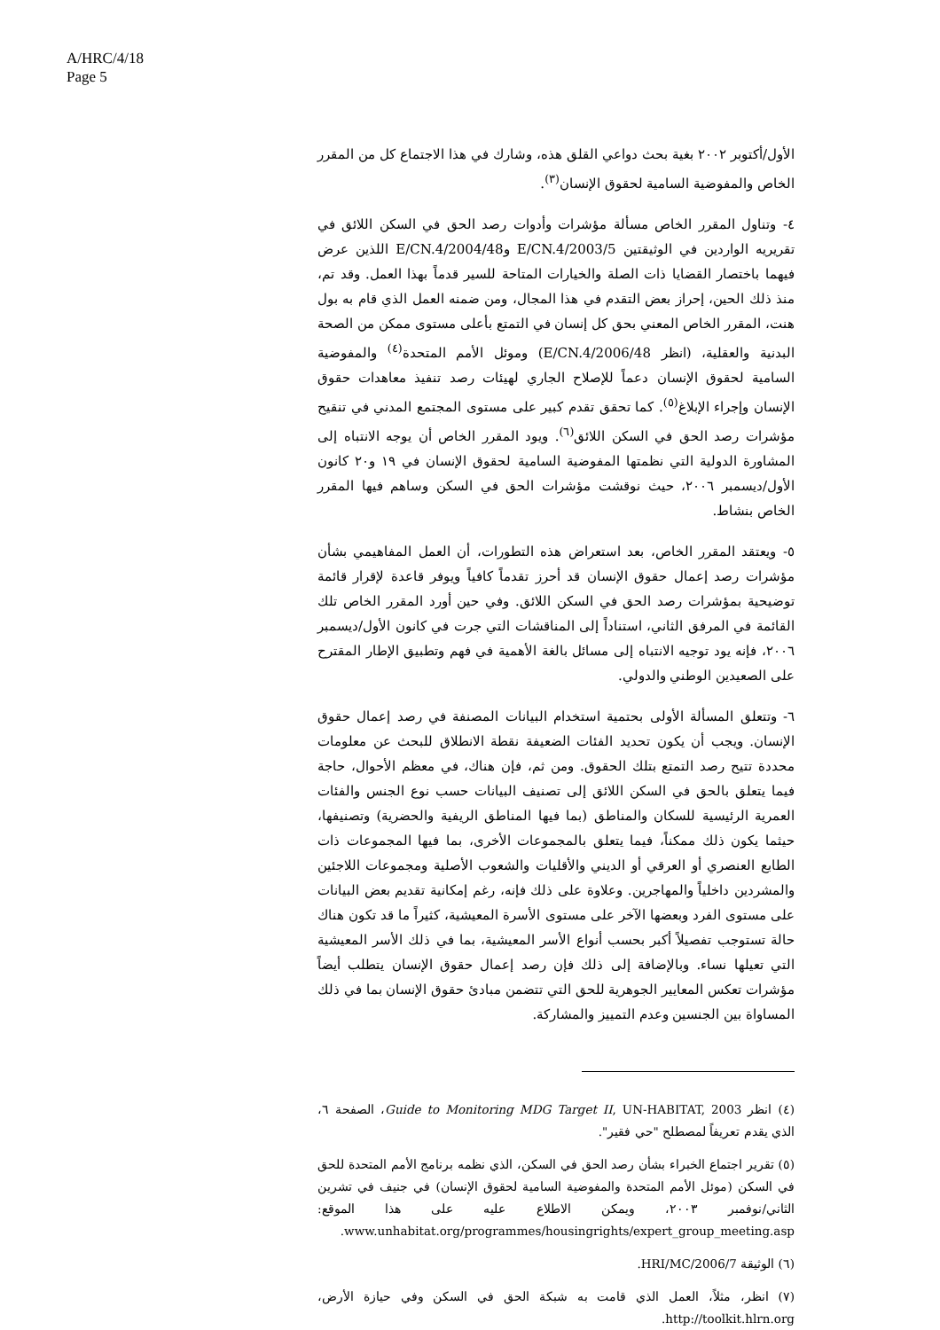A/HRC/4/18
Page 5
الأول/أكتوبر ٢٠٠٢ بغية بحث دواعي القلق هذه، وشارك في هذا الاجتماع كل من المقرر الخاص والمفوضية السامية لحقوق الإنسان<sup>(٣)</sup>.
٤- وتناول المقرر الخاص مسألة مؤشرات وأدوات رصد الحق في السكن اللائق في تقريريه الواردين في الوثيقتين E/CN.4/2003/5 وE/CN.4/2004/48 اللذين عرض فيهما باختصار القضايا ذات الصلة والخيارات المتاحة للسير قدماً بهذا العمل. وقد تم، منذ ذلك الحين، إحراز بعض التقدم في هذا المجال، ومن ضمنه العمل الذي قام به بول هنت، المقرر الخاص المعني بحق كل إنسان في التمتع بأعلى مستوى ممكن من الصحة البدنية والعقلية، (انظر E/CN.4/2006/48) وموئل الأمم المتحدة<sup>(٤)</sup> والمفوضية السامية لحقوق الإنسان دعماً للإصلاح الجاري لهيئات رصد تنفيذ معاهدات حقوق الإنسان وإجراء الإبلاغ<sup>(٥)</sup>. كما تحقق تقدم كبير على مستوى المجتمع المدني في تنقيح مؤشرات رصد الحق في السكن اللائق<sup>(٦)</sup>. ويود المقرر الخاص أن يوجه الانتباه إلى المشاورة الدولية التي نظمتها المفوضية السامية لحقوق الإنسان في ١٩ و٢٠ كانون الأول/ديسمبر ٢٠٠٦، حيث نوقشت مؤشرات الحق في السكن وساهم فيها المقرر الخاص بنشاط.
٥- ويعتقد المقرر الخاص، بعد استعراض هذه التطورات، أن العمل المفاهيمي بشأن مؤشرات رصد إعمال حقوق الإنسان قد أحرز تقدماً كافياً ويوفر قاعدة لإقرار قائمة توضيحية بمؤشرات رصد الحق في السكن اللائق. وفي حين أورد المقرر الخاص تلك القائمة في المرفق الثاني، استناداً إلى المناقشات التي جرت في كانون الأول/ديسمبر ٢٠٠٦، فإنه يود توجيه الانتباه إلى مسائل بالغة الأهمية في فهم وتطبيق الإطار المقترح على الصعيدين الوطني والدولي.
٦- وتتعلق المسألة الأولى بحتمية استخدام البيانات المصنفة في رصد إعمال حقوق الإنسان. ويجب أن يكون تحديد الفئات الضعيفة نقطة الانطلاق للبحث عن معلومات محددة تتيح رصد التمتع بتلك الحقوق. ومن ثم، فإن هناك، في معظم الأحوال، حاجة فيما يتعلق بالحق في السكن اللائق إلى تصنيف البيانات حسب نوع الجنس والفئات العمرية الرئيسية للسكان والمناطق (بما فيها المناطق الريفية والحضرية) وتصنيفها، حيثما يكون ذلك ممكناً، فيما يتعلق بالمجموعات الأخرى، بما فيها المجموعات ذات الطابع العنصري أو العرقي أو الديني والأقليات والشعوب الأصلية ومجموعات اللاجئين والمشردين داخلياً والمهاجرين. وعلاوة على ذلك فإنه، رغم إمكانية تقديم بعض البيانات على مستوى الفرد وبعضها الآخر على مستوى الأسرة المعيشية، كثيراً ما قد تكون هناك حالة تستوجب تفصيلاً أكبر بحسب أنواع الأسر المعيشية، بما في ذلك الأسر المعيشية التي تعيلها نساء. وبالإضافة إلى ذلك فإن رصد إعمال حقوق الإنسان يتطلب أيضاً مؤشرات تعكس المعايير الجوهرية للحق التي تتضمن مبادئ حقوق الإنسان بما في ذلك المساواة بين الجنسين وعدم التمييز والمشاركة.
(٤) انظر Guide to Monitoring MDG Target II, UN-HABITAT, 2003، الصفحة ٦، الذي يقدم تعريفاً لمصطلح "حي فقير".
(٥) تقرير اجتماع الخبراء بشأن رصد الحق في السكن، الذي نظمه برنامج الأمم المتحدة للحق في السكن (موئل الأمم المتحدة والمفوضية السامية لحقوق الإنسان) في جنيف في تشرين الثاني/نوفمبر ٢٠٠٣، ويمكن الاطلاع عليه على هذا الموقع: www.unhabitat.org/programmes/housingrights/expert_group_meeting.asp.
(٦) الوثيقة HRI/MC/2006/7.
(٧) انظر، مثلاً، العمل الذي قامت به شبكة الحق في السكن وفي حيازة الأرض، http://toolkit.hlrn.org.